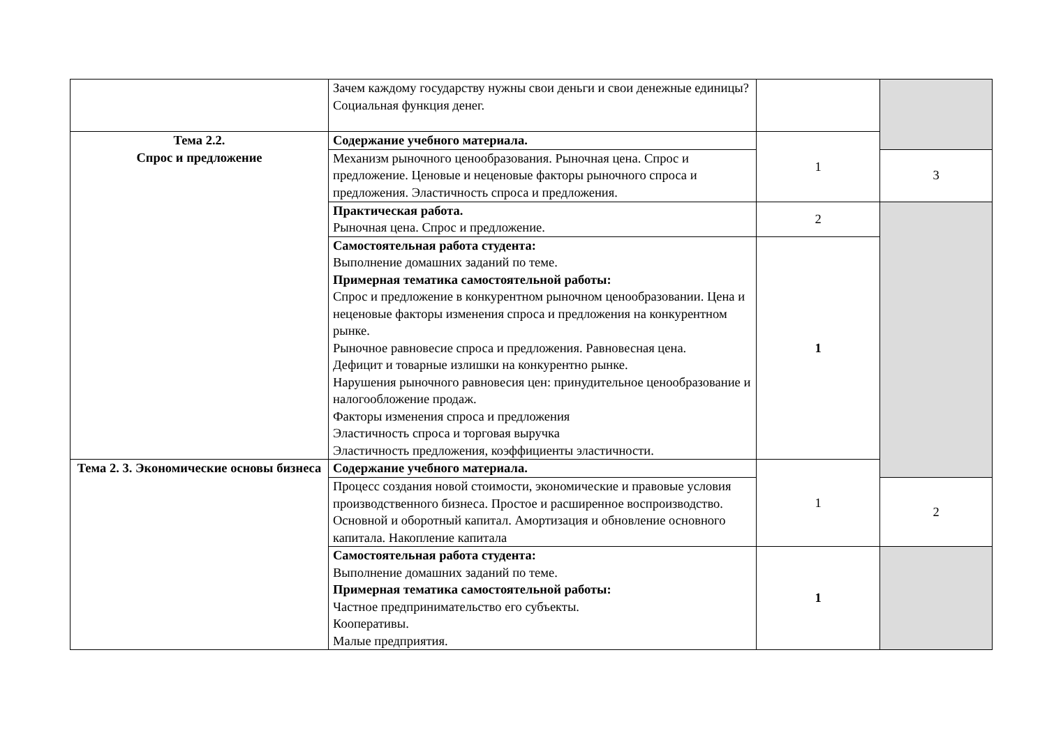| | Зачем каждому государству нужны свои деньги и свои денежные единицы? Социальная функция денег. | | |
| Тема 2.2. Спрос и предложение | Содержание учебного материала. | 1 | |
| | Механизм рыночного ценообразования. Рыночная цена. Спрос и предложение. Ценовые и неценовые факторы рыночного спроса и предложения. Эластичность спроса и предложения. | | 3 |
| | Практическая работа. Рыночная цена. Спрос и предложение. | 2 | |
| | Самостоятельная работа студента: Выполнение домашних заданий по теме. Примерная тематика самостоятельной работы: Спрос и предложение в конкурентном рыночном ценообразовании. Цена и неценовые факторы изменения спроса и предложения на конкурентном рынке. Рыночное равновесие спроса и предложения. Равновесная цена. Дефицит и товарные излишки на конкурентно рынке. Нарушения рыночного равновесия цен: принудительное ценообразование и налогообложение продаж. Факторы изменения спроса и предложения Эластичность спроса и торговая выручка Эластичность предложения, коэффициенты эластичности. | 1 | |
| Тема 2. 3. Экономические основы бизнеса | Содержание учебного материала. | 1 | |
| | Процесс создания новой стоимости, экономические и правовые условия производственного бизнеса. Простое и расширенное воспроизводство. Основной и оборотный капитал. Амортизация и обновление основного капитала. Накопление капитала | | 2 |
| | Самостоятельная работа студента: Выполнение домашних заданий по теме. Примерная тематика самостоятельной работы: Частное предпринимательство его субъекты. Кооперативы. Малые предприятия. | 1 | |